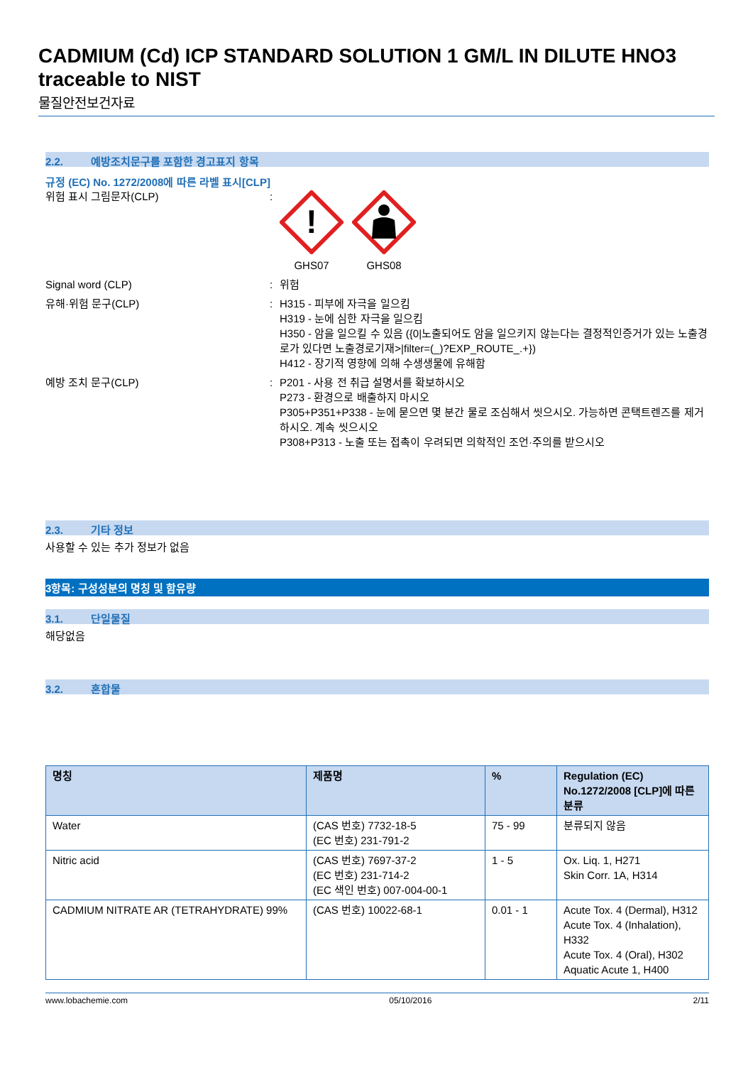CADMIUM (Cd) ICP STANDARD SOLUTION 1 GM/L IN DILUTE HNO3 traceable to NIST
물질안전보건자료
2.2. 예방조치문구를 포함한 경고표지 항목
규정 (EC) No. 1272/2008에 따른 라벨 표시[CLP]
위험 표시 그림문자(CLP) :
!
GHS07
GHS08
Signal word (CLP) : 위험
유해·위험 문구(CLP) : H315 - 피부에 자극을 일으킴
H319 - 눈에 심한 자극을 일으킴
H350 - 암을 일으킬 수 있음 ({0|노출되어도 암을 일으키지 않는다는 결정적인증거가 있는 노출경로가 있다면 노출경로기재>|filter=(_)?EXP_ROUTE_.+})
H412 - 장기적 영향에 의해 수생생물에 유해함
예방 조치 문구(CLP) : P201 - 사용 전 취급 설명서를 확보하시오
P273 - 환경으로 배출하지 마시오
P305+P351+P338 - 눈에 묻으면 몇 분간 물로 조심해서 씻으시오. 가능하면 콘택트렌즈를 제거하시오. 계속 씻으시오
P308+P313 - 노출 또는 접촉이 우려되면 의학적인 조언·주의를 받으시오
2.3. 기타 정보
사용할 수 있는 추가 정보가 없음
3항목: 구성성분의 명칭 및 함유량
3.1. 단일물질
해당없음
3.2. 혼합물
| 명칭 | 제품명 | % | Regulation (EC) No.1272/2008 [CLP]에 따른 분류 |
| --- | --- | --- | --- |
| Water | (CAS 번호) 7732-18-5 (EC 번호) 231-791-2 | 75 - 99 | 분류되지 않음 |
| Nitric acid | (CAS 번호) 7697-37-2 (EC 번호) 231-714-2 (EC 색인 번호) 007-004-00-1 | 1 - 5 | Ox. Liq. 1, H271 Skin Corr. 1A, H314 |
| CADMIUM NITRATE AR (TETRAHYDRATE) 99% | (CAS 번호) 10022-68-1 | 0.01 - 1 | Acute Tox. 4 (Dermal), H312 Acute Tox. 4 (Inhalation), H332 Acute Tox. 4 (Oral), H302 Aquatic Acute 1, H400 |
www.lobachemie.com 05/10/2016 2/11